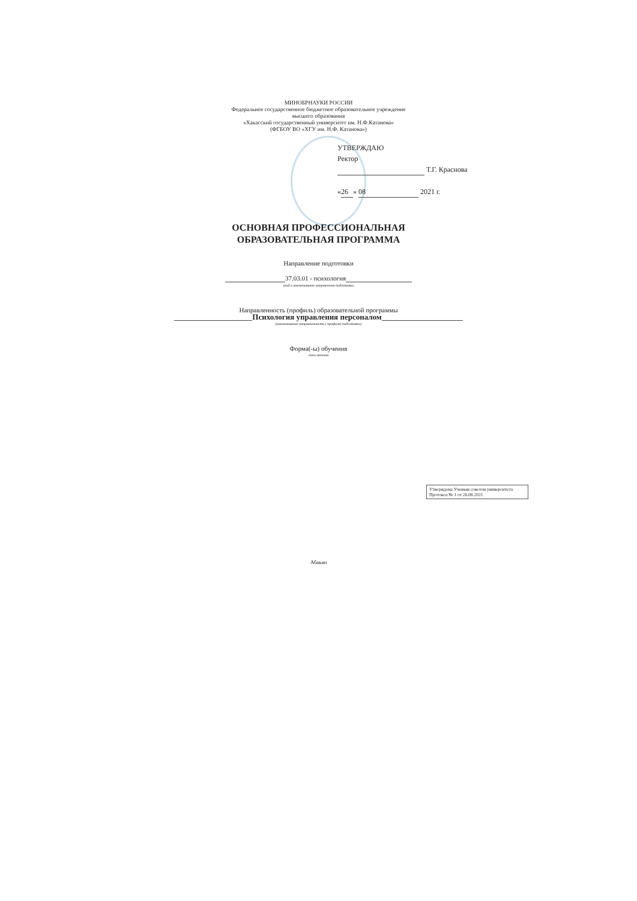МИНОБРНАУКИ РОССИИ
Федеральное государственное бюджетное образовательное учреждение
высшего образования
«Хакасский государственный университет им. Н.Ф.Катанова»
(ФГБОУ ВО «ХГУ им. Н.Ф. Катанова»)
УТВЕРЖДАЮ
Ректор
Т.Г. Краснова
« 26 » 08 2021 г.
ОСНОВНАЯ ПРОФЕССИОНАЛЬНАЯ
ОБРАЗОВАТЕЛЬНАЯ ПРОГРАММА
Направление подготовки
37.03.01 - психология
(код и наименование направления подготовки
Направленность (профиль) образовательной программы
Психология управления персоналом
(наименование направленности ( профиля) подготовки)
Форма(-ы) обучения
очно-заочная
Утверждена Ученым советом университета
Протокол № 1 от 26.08.2021
Абакан